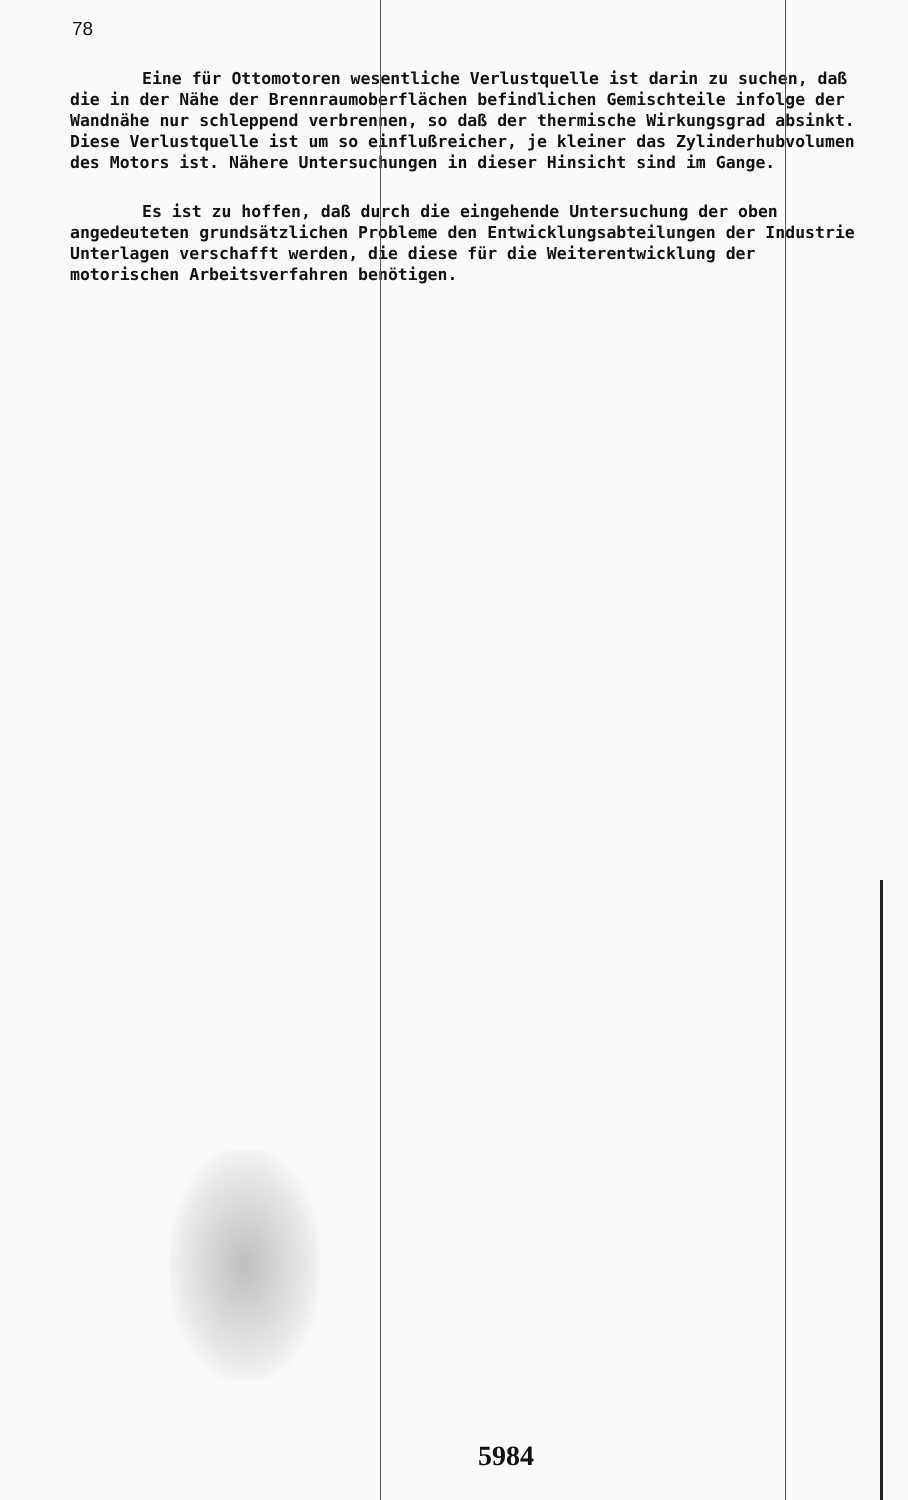78
Eine für Ottomotoren wesentliche Verlustquelle ist darin zu suchen, daß die in der Nähe der Brennraumoberflächen befindlichen Gemischteile infolge der Wandnähe nur schleppend verbrennen, so daß der thermische Wirkungsgrad absinkt. Diese Verlustquelle ist um so einflußreicher, je kleiner das Zylinderhubvolumen des Motors ist. Nähere Untersuchungen in dieser Hinsicht sind im Gange.
Es ist zu hoffen, daß durch die eingehende Untersuchung der oben angedeuteten grundsätzlichen Probleme den Entwicklungsabteilungen der Industrie Unterlagen verschafft werden, die diese für die Weiterentwicklung der motorischen Arbeitsverfahren benötigen.
5984